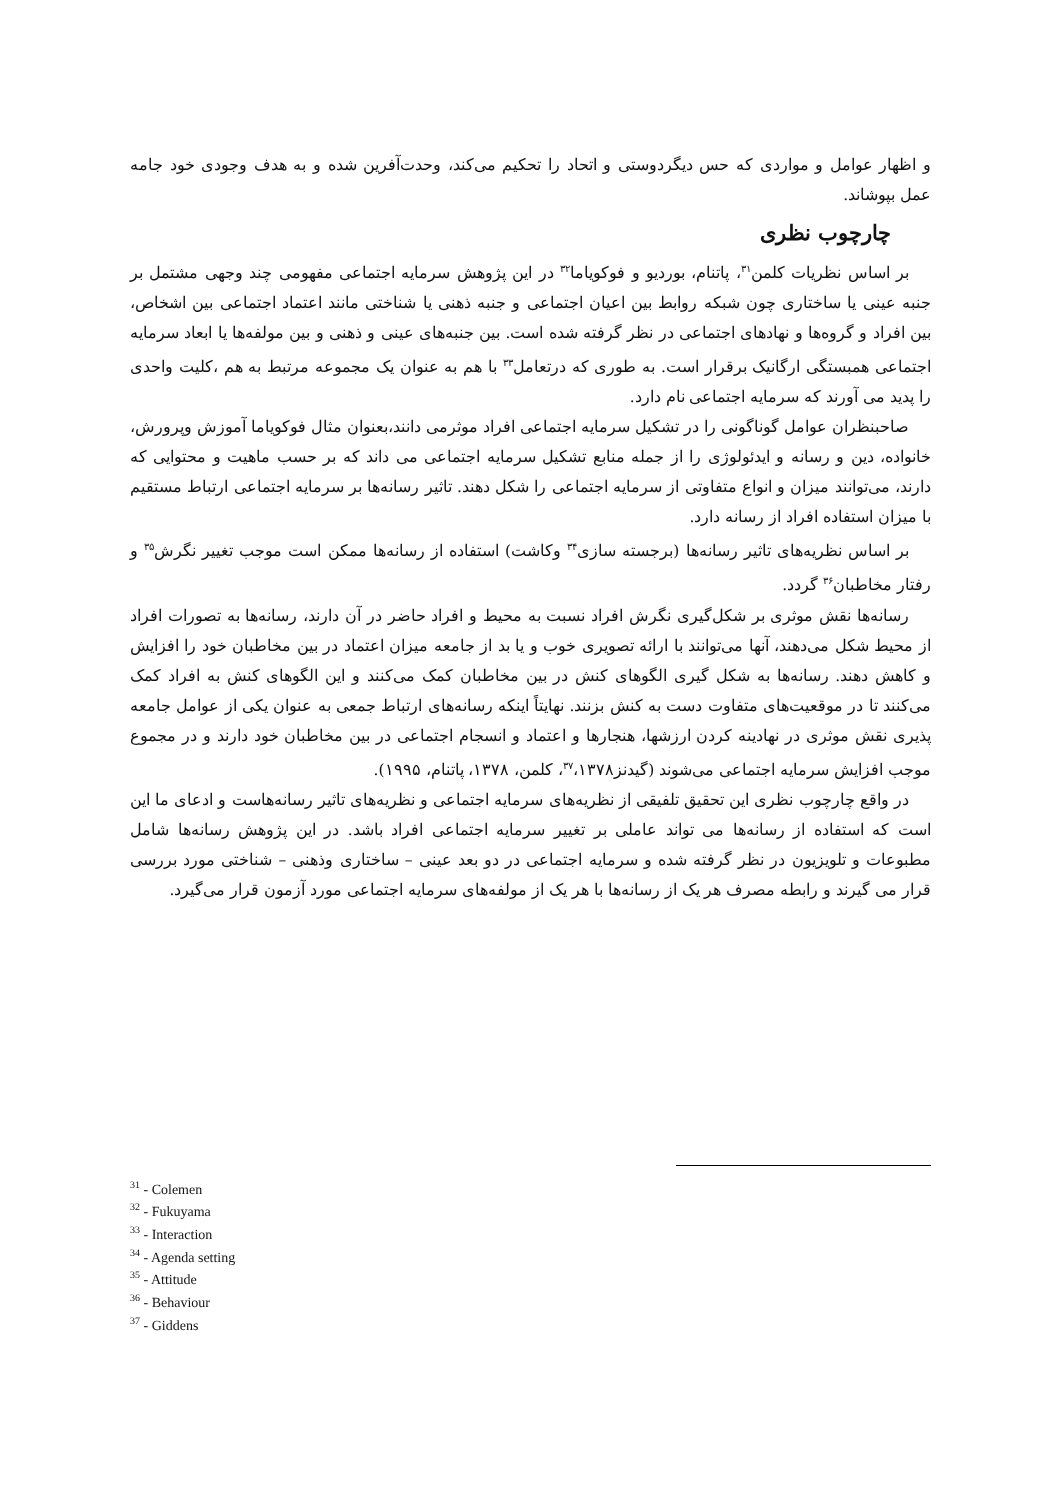و اظهار عوامل و مواردی که حس دیگردوستی و اتحاد را تحکیم می‌کند، وحدت‌آفرین شده و به هدف وجودی خود جامه عمل بپوشاند.
چارچوب نظری
بر اساس نظریات کلمن<sup>۳۱</sup>، پاتنام، بوردیو و فوکویاما<sup>۳۲</sup> در این پژوهش سرمایه اجتماعی مفهومی چند وجهی مشتمل بر جنبه عینی یا ساختاری چون شبکه روابط بین اعیان اجتماعی و جنبه ذهنی یا شناختی مانند اعتماد اجتماعی بین اشخاص، بین افراد و گروه‌ها و نهادهای اجتماعی در نظر گرفته شده است. بین جنبه‌های عینی و ذهنی و بین مولفه‌ها یا ابعاد سرمایه اجتماعی همبستگی ارگانیک برقرار است. به طوری که درتعامل<sup>۳۳</sup> با هم به عنوان یک مجموعه مرتبط به هم ،کلیت واحدی را پدید می آورند که سرمایه اجتماعی نام دارد.
صاحبنظران عوامل گوناگونی را در تشکیل سرمایه اجتماعی افراد موثرمی دانند،بعنوان مثال فوکویاما آموزش وپرورش، خانواده، دین و رسانه و ایدئولوژی را از جمله منابع تشکیل سرمایه اجتماعی می داند که بر حسب ماهیت و محتوایی که دارند، می‌توانند میزان و انواع متفاوتی از سرمایه اجتماعی را شکل دهند. تاثیر رسانه‌ها بر سرمایه اجتماعی ارتباط مستقیم با میزان استفاده افراد از رسانه دارد.
بر اساس نظریه‌های تاثیر رسانه‌ها (برجسته سازی<sup>۳۴</sup> وکاشت) استفاده از رسانه‌ها ممکن است موجب تغییر نگرش<sup>۳۵</sup> و رفتار مخاطبان<sup>۳۶</sup> گردد.
رسانه‌ها نقش موثری بر شکل‌گیری نگرش افراد نسبت به محیط و افراد حاضر در آن دارند، رسانه‌ها به تصورات افراد از محیط شکل می‌دهند، آنها می‌توانند با ارائه تصویری خوب و یا بد از جامعه میزان اعتماد در بین مخاطبان خود را افزایش و کاهش دهند. رسانه‌ها به شکل گیری الگوهای کنش در بین مخاطبان کمک می‌کنند و این الگوهای کنش به افراد کمک می‌کنند تا در موقعیت‌های متفاوت دست به کنش بزنند. نهایتاً اینکه رسانه‌های ارتباط جمعی به عنوان یکی از عوامل جامعه پذیری نقش موثری در نهادینه کردن ارزشها، هنجارها و اعتماد و انسجام اجتماعی در بین مخاطبان خود دارند و در مجموع موجب افزایش سرمایه اجتماعی می‌شوند (گیدنز<sup>۳۷</sup>،۱۳۷۸، کلمن، ۱۳۷۸، پاتنام، ۱۹۹۵).
در واقع چارچوب نظری این تحقیق تلفیقی از نظریه‌های سرمایه اجتماعی و نظریه‌های تاثیر رسانه‌هاست و ادعای ما این است که استفاده از رسانه‌ها می تواند عاملی بر تغییر سرمایه اجتماعی افراد باشد. در این پژوهش رسانه‌ها شامل مطبوعات و تلویزیون در نظر گرفته شده و سرمایه اجتماعی در دو بعد عینی – ساختاری وذهنی – شناختی مورد بررسی قرار می گیرند و رابطه مصرف هر یک از رسانه‌ها با هر یک از مولفه‌های سرمایه اجتماعی مورد آزمون قرار می‌گیرد.
<sup>31</sup> - Colemen
<sup>32</sup> - Fukuyama
<sup>33</sup> - Interaction
<sup>34</sup> - Agenda setting
<sup>35</sup> - Attitude
<sup>36</sup> - Behaviour
<sup>37</sup> - Giddens